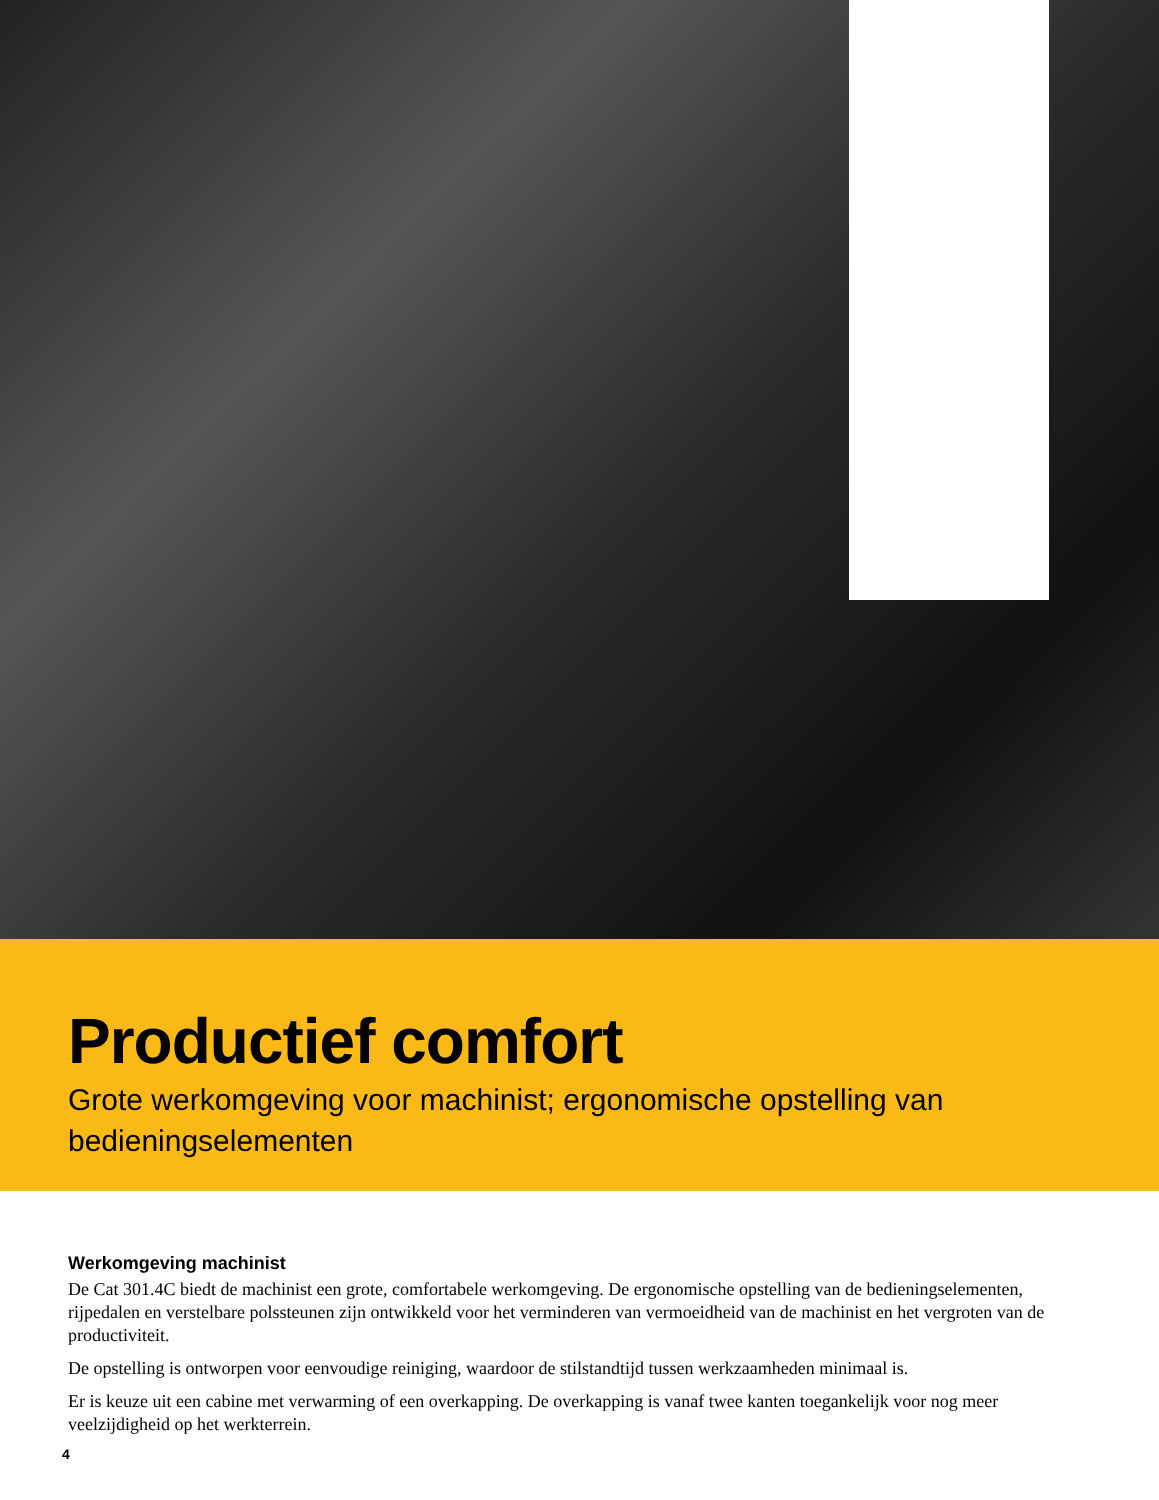Productief comfort
Grote werkomgeving voor machinist; ergonomische opstelling van bedieningselementen
Werkomgeving machinist
De Cat 301.4C biedt de machinist een grote, comfortabele werkomgeving. De ergonomische opstelling van de bedieningselementen, rijpedalen en verstelbare polssteunen zijn ontwikkeld voor het verminderen van vermoeidheid van de machinist en het vergroten van de productiviteit.
De opstelling is ontworpen voor eenvoudige reiniging, waardoor de stilstandtijd tussen werkzaamheden minimaal is.
Er is keuze uit een cabine met verwarming of een overkapping. De overkapping is vanaf twee kanten toegankelijk voor nog meer veelzijdigheid op het werkterrein.
4